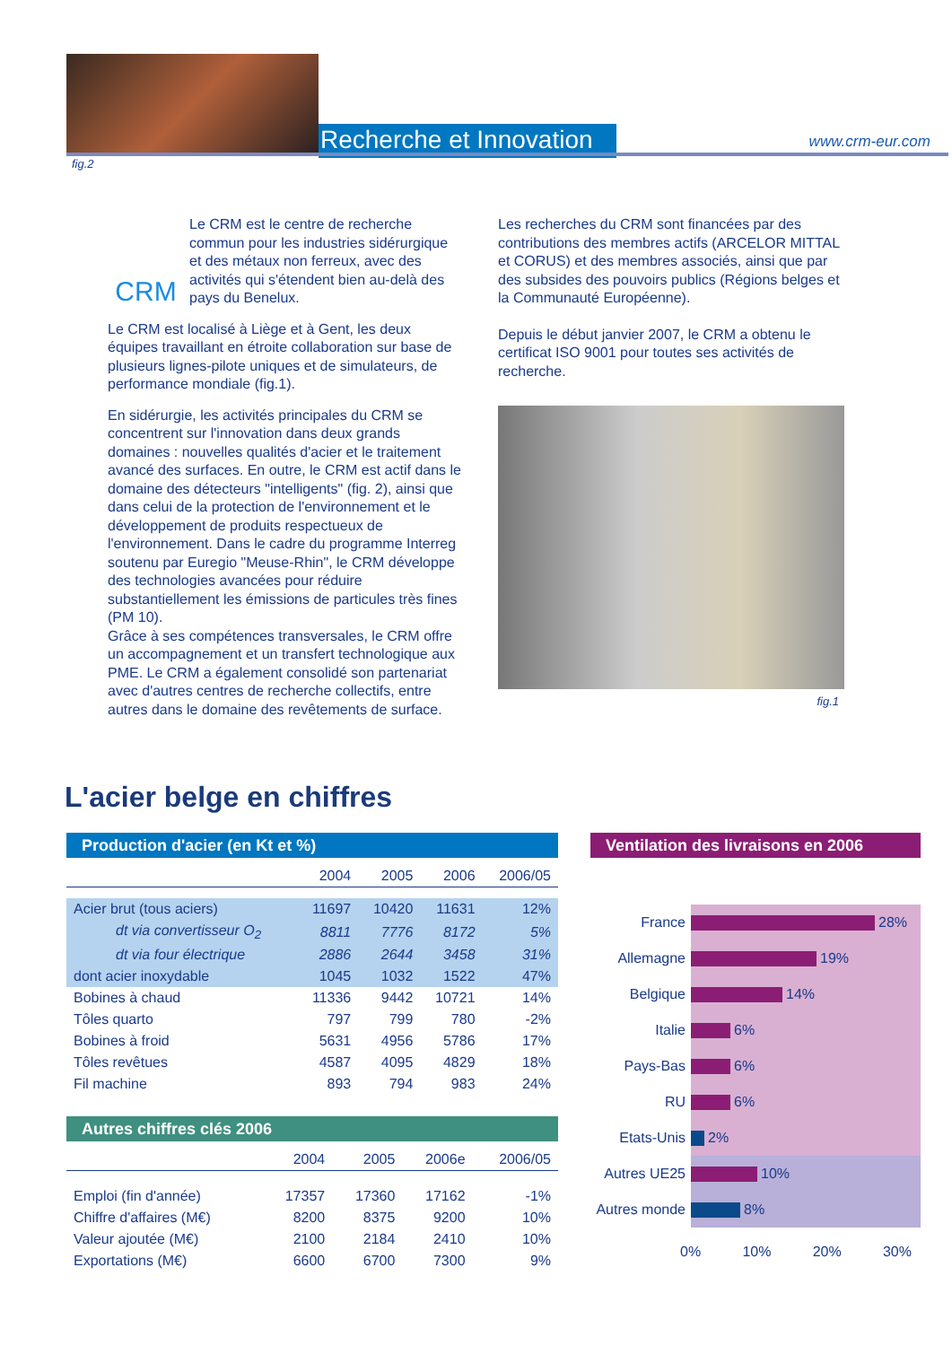Recherche et Innovation
www.crm-eur.com
fig.2
CRM
Le CRM est le centre de recherche commun pour les industries sidérurgique et des métaux non ferreux, avec des activités qui s'étendent bien au-delà des pays du Benelux.
Le CRM est localisé à Liège et à Gent, les deux équipes travaillant en étroite collaboration sur base de plusieurs lignes-pilote uniques et de simulateurs, de performance mondiale (fig.1).
En sidérurgie, les activités principales du CRM se concentrent sur l'innovation dans deux grands domaines : nouvelles qualités d'acier et le traitement avancé des surfaces. En outre, le CRM est actif dans le domaine des détecteurs "intelligents" (fig. 2), ainsi que dans celui de la protection de l'environnement et le développement de produits respectueux de l'environnement. Dans le cadre du programme Interreg soutenu par Euregio "Meuse-Rhin", le CRM développe des technologies avancées pour réduire substantiellement les émissions de particules très fines (PM 10).
Grâce à ses compétences transversales, le CRM offre un accompagnement et un transfert technologique aux PME. Le CRM a également consolidé son partenariat avec d'autres centres de recherche collectifs, entre autres dans le domaine des revêtements de surface.
Les recherches du CRM sont financées par des contributions des membres actifs (ARCELOR MITTAL et CORUS) et des membres associés, ainsi que par des subsides des pouvoirs publics (Régions belges et la Communauté Européenne).
Depuis le début janvier 2007, le CRM a obtenu le certificat ISO 9001 pour toutes ses activités de recherche.
fig.1
L'acier belge en chiffres
Production d'acier (en Kt et %)
| | 2004 | 2005 | 2006 | 2006/05 |
| --- | --- | --- | --- | --- |
| Acier brut (tous aciers) | 11697 | 10420 | 11631 | 12% |
| dt via convertisseur O<sub>2</sub> | 8811 | 7776 | 8172 | 5% |
| dt via four électrique | 2886 | 2644 | 3458 | 31% |
| dont acier inoxydable | 1045 | 1032 | 1522 | 47% |
| Bobines à chaud | 11336 | 9442 | 10721 | 14% |
| Tôles quarto | 797 | 799 | 780 | -2% |
| Bobines à froid | 5631 | 4956 | 5786 | 17% |
| Tôles revêtues | 4587 | 4095 | 4829 | 18% |
| Fil machine | 893 | 794 | 983 | 24% |
Autres chiffres clés 2006
| | 2004 | 2005 | 2006e | 2006/05 |
| --- | --- | --- | --- | --- |
| Emploi (fin d'année) | 17357 | 17360 | 17162 | -1% |
| Chiffre d'affaires (M€) | 8200 | 8375 | 9200 | 10% |
| Valeur ajoutée (M€) | 2100 | 2184 | 2410 | 10% |
| Exportations (M€) | 6600 | 6700 | 7300 | 9% |
Ventilation des livraisons en 2006
France
28%
Allemagne
19%
Belgique
14%
Italie
6%
Pays-Bas
6%
RU
6%
Etats-Unis
2%
Autres UE25
10%
Autres monde
8%
0% 10% 20% 30%